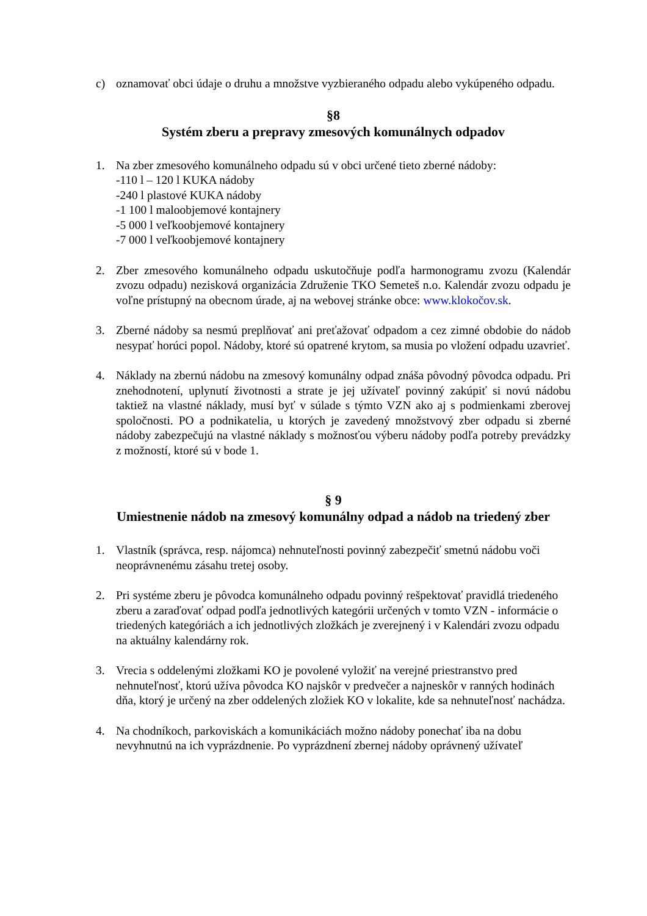c) oznamovať obci údaje o druhu a množstve vyzbieraného odpadu alebo vykúpeného odpadu.
§8
Systém zberu a prepravy zmesových komunálnych odpadov
1. Na zber zmesového komunálneho odpadu sú v obci určené tieto zberné nádoby:
-110 l – 120 l KUKA nádoby
-240 l plastové KUKA nádoby
-1 100 l maloobjemové kontajnery
-5 000 l veľkoobjemové kontajnery
-7 000 l veľkoobjemové kontajnery
2. Zber zmesového komunálneho odpadu uskutočňuje podľa harmonogramu zvozu (Kalendár zvozu odpadu) nezisková organizácia Združenie TKO Semeteš n.o. Kalendár zvozu odpadu je voľne prístupný na obecnom úrade, aj na webovej stránke obce: www.klokočov.sk.
3. Zberné nádoby sa nesmú preplňovať ani preťažovať odpadom a cez zimné obdobie do nádob nesypať horúci popol. Nádoby, ktoré sú opatrené krytom, sa musia po vložení odpadu uzavrieť.
4. Náklady na zbernú nádobu na zmesový komunálny odpad znáša pôvodný pôvodca odpadu. Pri znehodnotení, uplynutí životnosti a strate je jej užívateľ povinný zakúpiť si novú nádobu taktiež na vlastné náklady, musí byť v súlade s týmto VZN ako aj s podmienkami zberovej spoločnosti. PO a podnikatelia, u ktorých je zavedený množstvový zber odpadu si zberné nádoby zabezpečujú na vlastné náklady s možnosťou výberu nádoby podľa potreby prevádzky z možností, ktoré sú v bode 1.
§ 9
Umiestnenie nádob na zmesový komunálny odpad a nádob na triedený zber
1. Vlastník (správca, resp. nájomca) nehnuteľnosti povinný zabezpečiť smetnú nádobu voči neoprávnenému zásahu tretej osoby.
2. Pri systéme zberu je pôvodca komunálneho odpadu povinný rešpektovať pravidlá triedeného zberu a zaraďovať odpad podľa jednotlivých kategórii určených v tomto VZN - informácie o triedených kategóriách a ich jednotlivých zložkách je zverejnený i v Kalendári zvozu odpadu na aktuálny kalendárny rok.
3. Vrecia s oddelenými zložkami KO je povolené vyložiť na verejné priestranstvo pred nehnuteľnosť, ktorú užíva pôvodca KO najskôr v predvečer a najneskôr v ranných hodinách dňa, ktorý je určený na zber oddelených zložiek KO v lokalite, kde sa nehnuteľnosť nachádza.
4. Na chodníkoch, parkoviskách a komunikáciách možno nádoby ponechať iba na dobu nevyhnutnú na ich vyprázdnenie. Po vyprázdnení zbernej nádoby oprávnený užívateľ